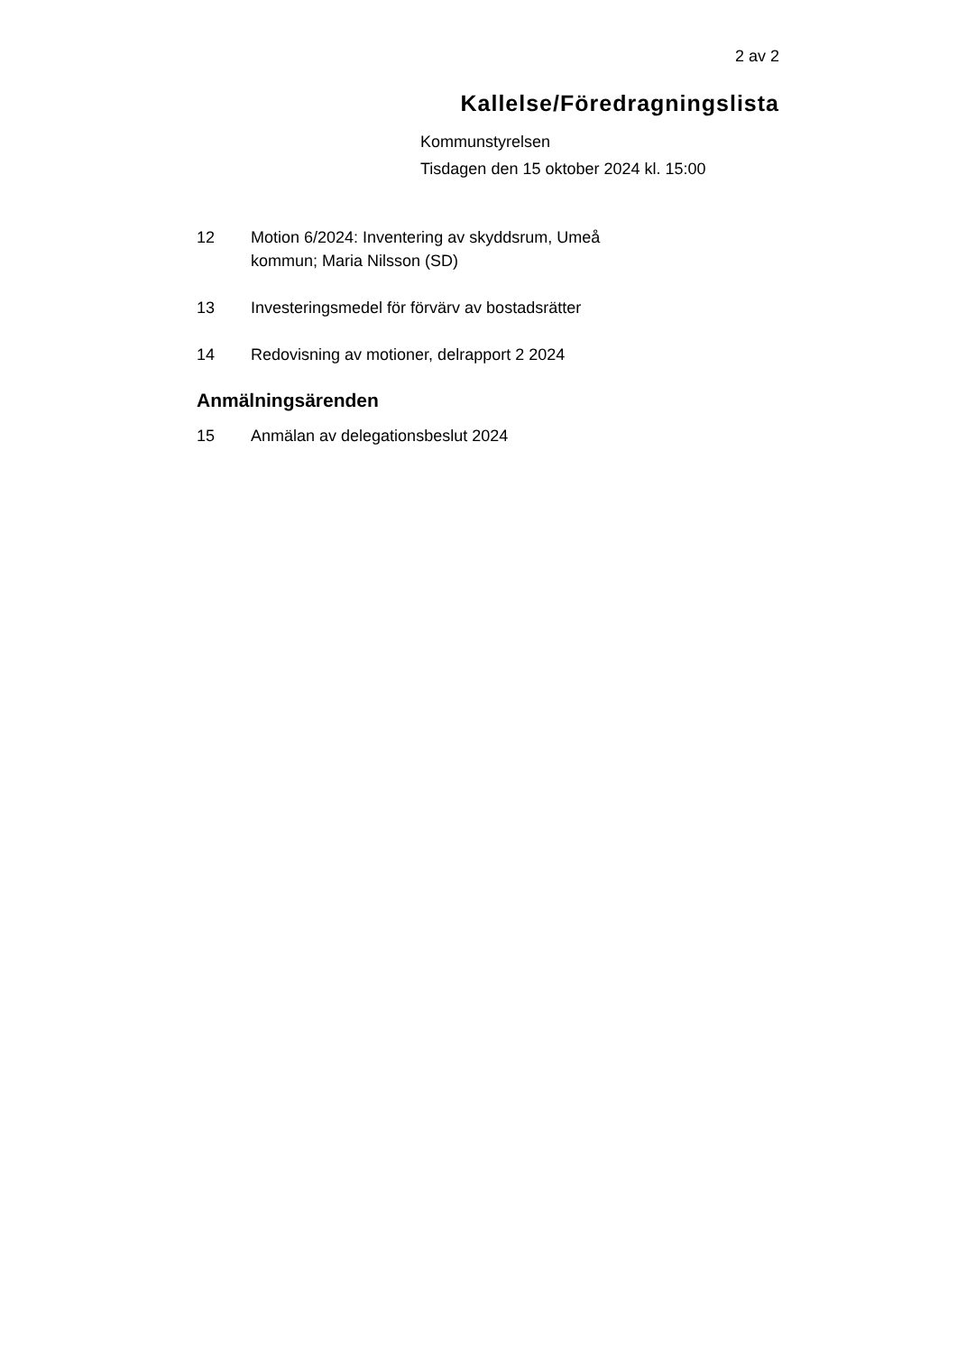2 av 2
Kallelse/Föredragningslista
Kommunstyrelsen
Tisdagen den 15 oktober 2024 kl. 15:00
12 Motion 6/2024: Inventering av skyddsrum, Umeå kommun; Maria Nilsson (SD)
13 Investeringsmedel för förvärv av bostadsrätter
14 Redovisning av motioner, delrapport 2 2024
Anmälningsärenden
15 Anmälan av delegationsbeslut 2024